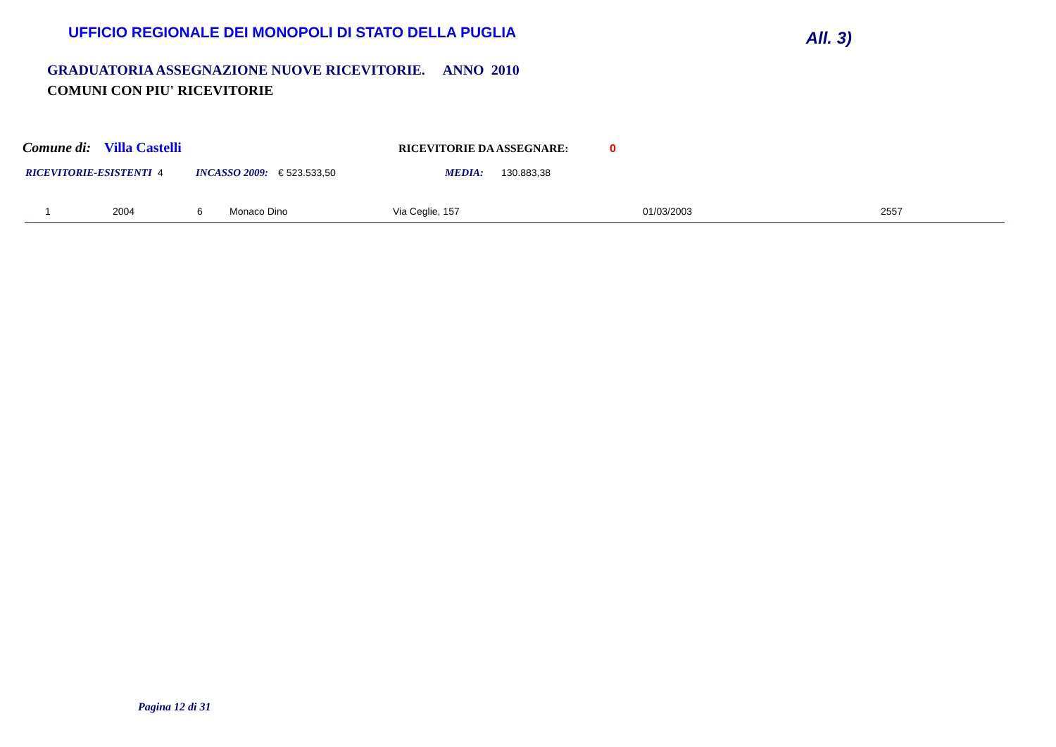UFFICIO REGIONALE DEI MONOPOLI DI STATO DELLA PUGLIA
All. 3)
GRADUATORIA ASSEGNAZIONE NUOVE RICEVITORIE. ANNO 2010
COMUNI CON PIU' RICEVITORIE
Comune di: Villa Castelli RICEVITORIE DA ASSEGNARE: 0
RICEVITORIE-ESISTENTI 4 INCASSO 2009: € 523.533,50 MEDIA: 130.883,38
| 1 | 2004 | 6 | Monaco Dino | Via Ceglie, 157 | 01/03/2003 | 2557 |
Pagina 12 di 31